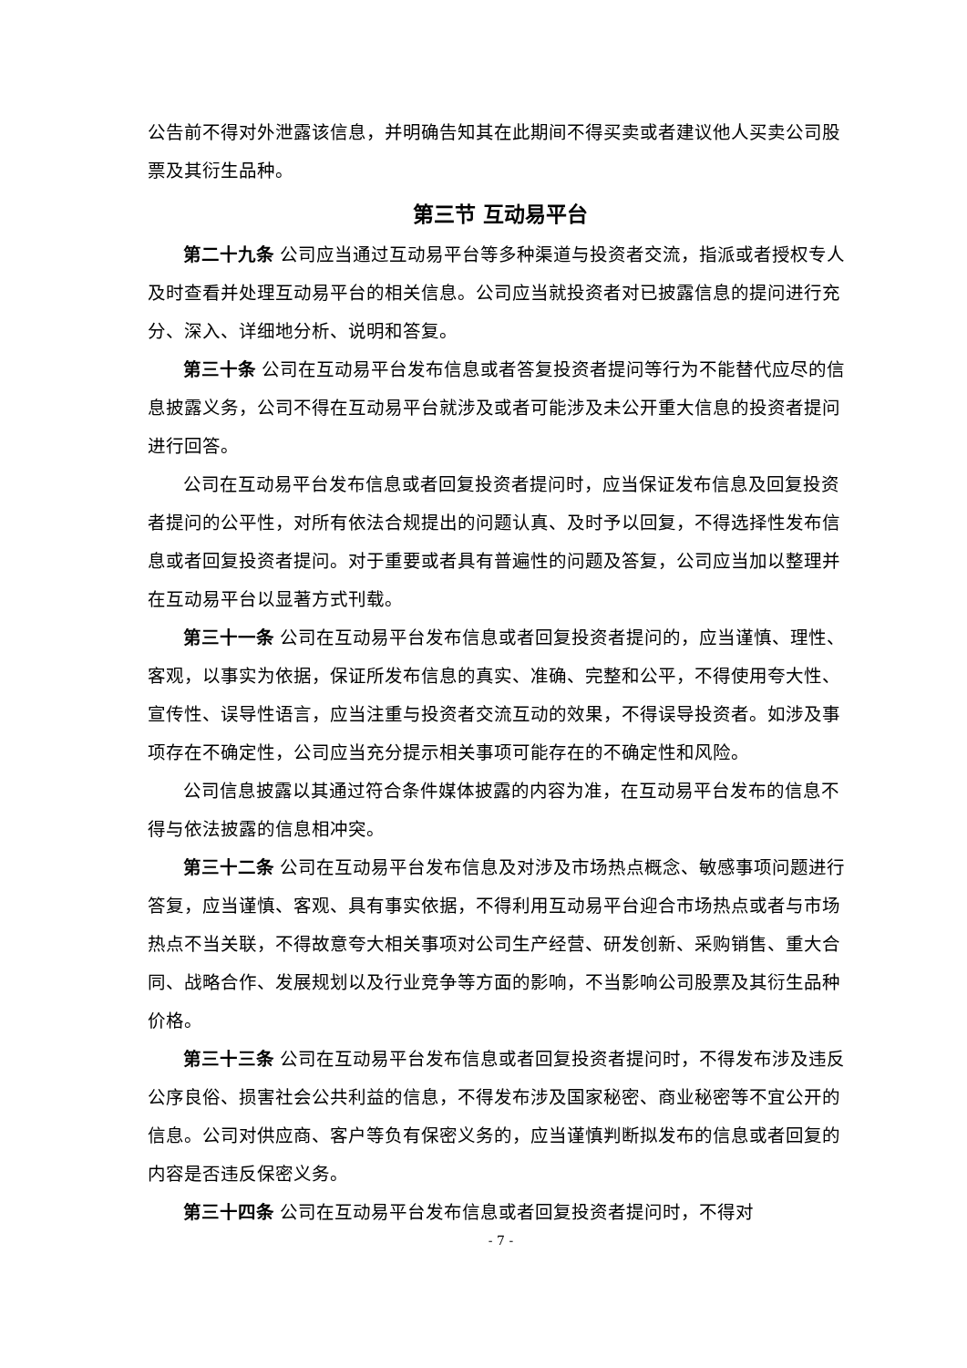公告前不得对外泄露该信息，并明确告知其在此期间不得买卖或者建议他人买卖公司股票及其衍生品种。
第三节 互动易平台
第二十九条 公司应当通过互动易平台等多种渠道与投资者交流，指派或者授权专人及时查看并处理互动易平台的相关信息。公司应当就投资者对已披露信息的提问进行充分、深入、详细地分析、说明和答复。
第三十条 公司在互动易平台发布信息或者答复投资者提问等行为不能替代应尽的信息披露义务，公司不得在互动易平台就涉及或者可能涉及未公开重大信息的投资者提问进行回答。
公司在互动易平台发布信息或者回复投资者提问时，应当保证发布信息及回复投资者提问的公平性，对所有依法合规提出的问题认真、及时予以回复，不得选择性发布信息或者回复投资者提问。对于重要或者具有普遍性的问题及答复，公司应当加以整理并在互动易平台以显著方式刊载。
第三十一条 公司在互动易平台发布信息或者回复投资者提问的，应当谨慎、理性、客观，以事实为依据，保证所发布信息的真实、准确、完整和公平，不得使用夸大性、宣传性、误导性语言，应当注重与投资者交流互动的效果，不得误导投资者。如涉及事项存在不确定性，公司应当充分提示相关事项可能存在的不确定性和风险。
公司信息披露以其通过符合条件媒体披露的内容为准，在互动易平台发布的信息不得与依法披露的信息相冲突。
第三十二条 公司在互动易平台发布信息及对涉及市场热点概念、敏感事项问题进行答复，应当谨慎、客观、具有事实依据，不得利用互动易平台迎合市场热点或者与市场热点不当关联，不得故意夸大相关事项对公司生产经营、研发创新、采购销售、重大合同、战略合作、发展规划以及行业竞争等方面的影响，不当影响公司股票及其衍生品种价格。
第三十三条 公司在互动易平台发布信息或者回复投资者提问时，不得发布涉及违反公序良俗、损害社会公共利益的信息，不得发布涉及国家秘密、商业秘密等不宜公开的信息。公司对供应商、客户等负有保密义务的，应当谨慎判断拟发布的信息或者回复的内容是否违反保密义务。
第三十四条 公司在互动易平台发布信息或者回复投资者提问时，不得对
- 7 -